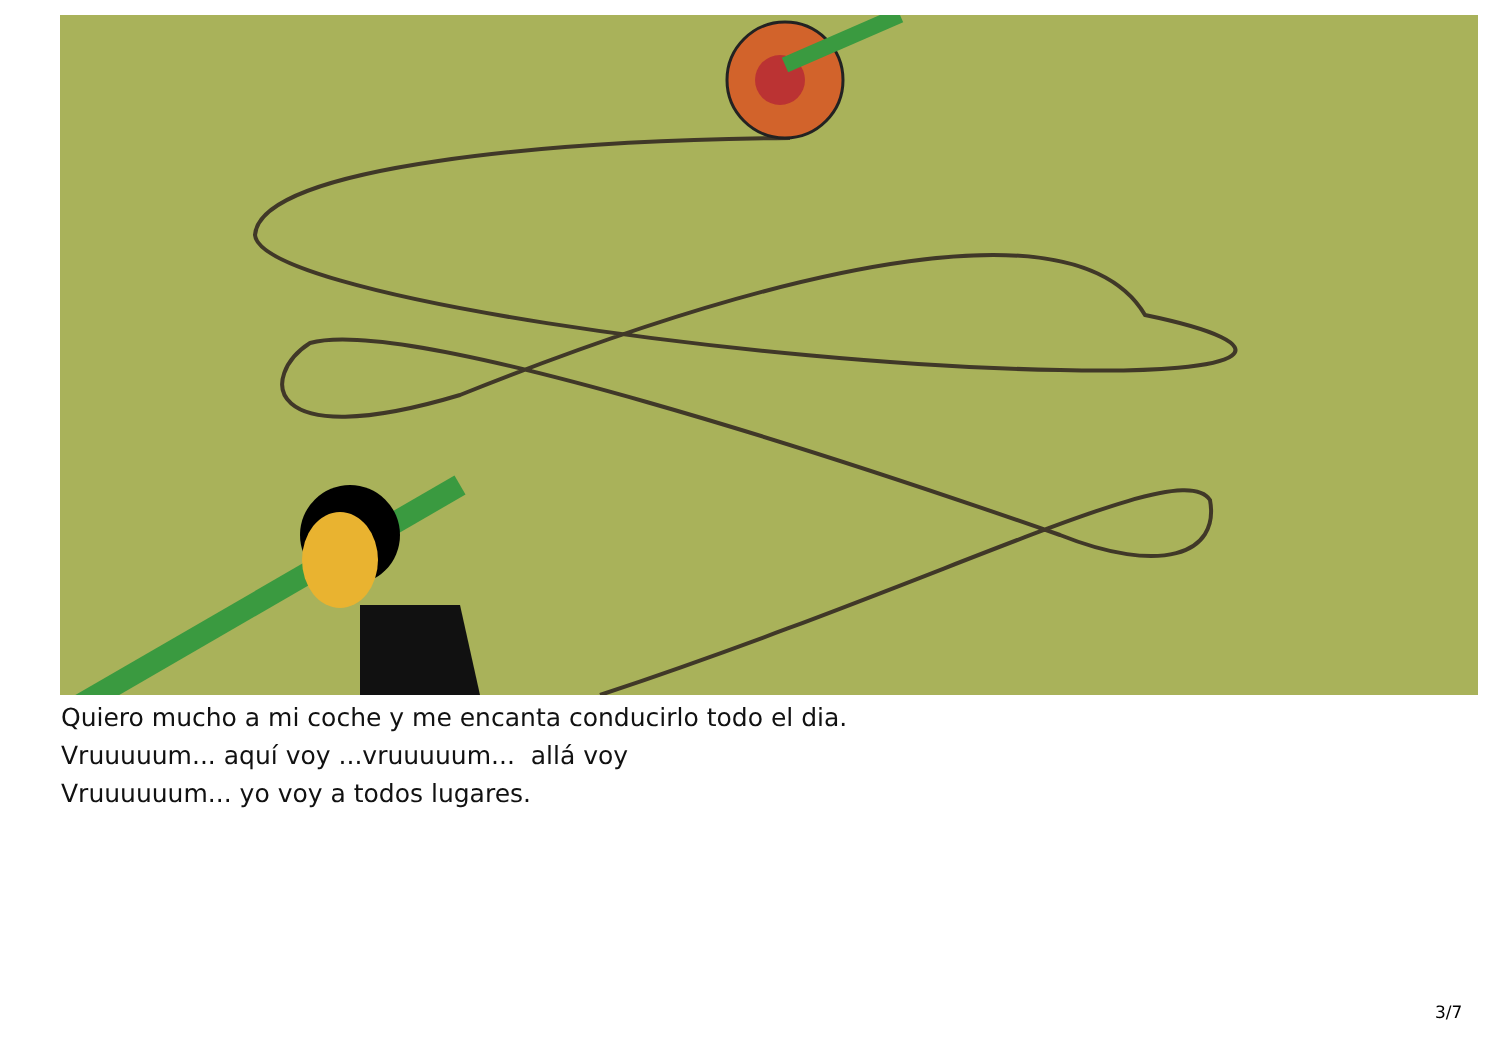Quiero mucho a mi coche y me encanta conducirlo todo el dia.
Vruuuuum... aquí voy ...vruuuuum... allá voy
Vruuuuuum... yo voy a todos lugares.
3/7